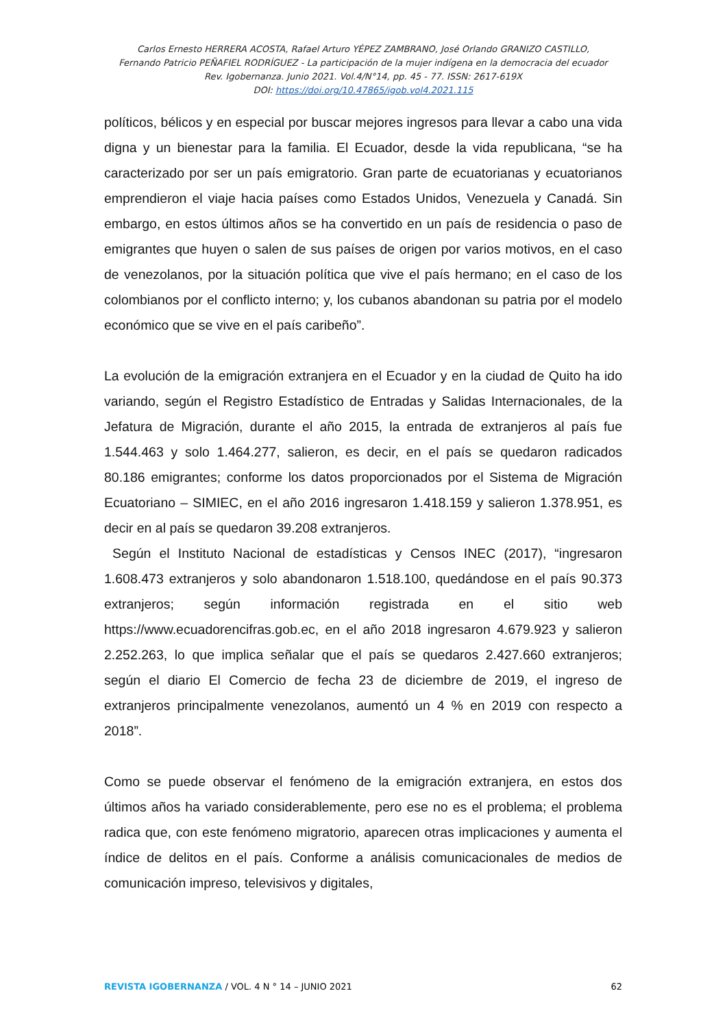Carlos Ernesto HERRERA ACOSTA, Rafael Arturo YÉPEZ ZAMBRANO, José Orlando GRANIZO CASTILLO,
Fernando Patricio PEÑAFIEL RODRÍGUEZ - La participación de la mujer indígena en la democracia del ecuador
Rev. Igobernanza. Junio 2021. Vol.4/N°14, pp. 45 - 77. ISSN: 2617-619X
DOI: https://doi.org/10.47865/igob.vol4.2021.115
políticos, bélicos y en especial por buscar mejores ingresos para llevar a cabo una vida digna y un bienestar para la familia. El Ecuador, desde la vida republicana, “se ha caracterizado por ser un país emigratorio. Gran parte de ecuatorianas y ecuatorianos emprendieron el viaje hacia países como Estados Unidos, Venezuela y Canadá. Sin embargo, en estos últimos años se ha convertido en un país de residencia o paso de emigrantes que huyen o salen de sus países de origen por varios motivos, en el caso de venezolanos, por la situación política que vive el país hermano; en el caso de los colombianos por el conflicto interno; y, los cubanos abandonan su patria por el modelo económico que se vive en el país caribeño”.
La evolución de la emigración extranjera en el Ecuador y en la ciudad de Quito ha ido variando, según el Registro Estadístico de Entradas y Salidas Internacionales, de la Jefatura de Migración, durante el año 2015, la entrada de extranjeros al país fue 1.544.463 y solo 1.464.277, salieron, es decir, en el país se quedaron radicados 80.186 emigrantes; conforme los datos proporcionados por el Sistema de Migración Ecuatoriano – SIMIEC, en el año 2016 ingresaron 1.418.159 y salieron 1.378.951, es decir en al país se quedaron 39.208 extranjeros.
Según el Instituto Nacional de estadísticas y Censos INEC (2017), “ingresaron 1.608.473 extranjeros y solo abandonaron 1.518.100, quedándose en el país 90.373 extranjeros; según información registrada en el sitio web https://www.ecuadorencifras.gob.ec, en el año 2018 ingresaron 4.679.923 y salieron 2.252.263, lo que implica señalar que el país se quedaros 2.427.660 extranjeros; según el diario El Comercio de fecha 23 de diciembre de 2019, el ingreso de extranjeros principalmente venezolanos, aumentó un 4 % en 2019 con respecto a 2018”.
Como se puede observar el fenómeno de la emigración extranjera, en estos dos últimos años ha variado considerablemente, pero ese no es el problema; el problema radica que, con este fenómeno migratorio, aparecen otras implicaciones y aumenta el índice de delitos en el país. Conforme a análisis comunicacionales de medios de comunicación impreso, televisivos y digitales,
REVISTA IGOBERNANZA / VOL. 4 N ° 14 – JUNIO 2021 62